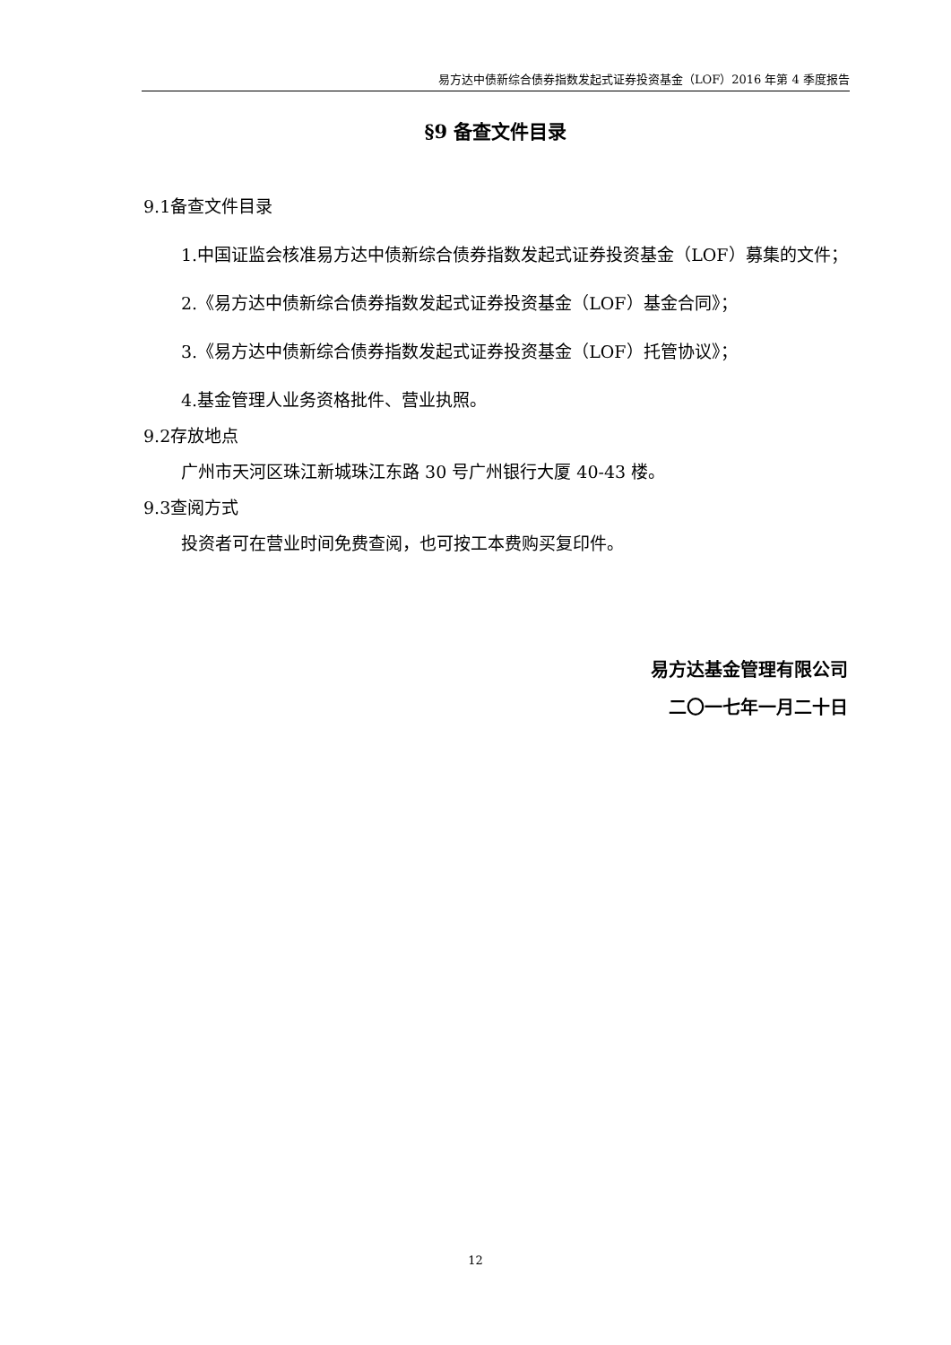易方达中债新综合债券指数发起式证券投资基金（LOF）2016 年第 4 季度报告
§9 备查文件目录
9.1备查文件目录
1.中国证监会核准易方达中债新综合债券指数发起式证券投资基金（LOF）募集的文件；
2.《易方达中债新综合债券指数发起式证券投资基金（LOF）基金合同》；
3.《易方达中债新综合债券指数发起式证券投资基金（LOF）托管协议》；
4.基金管理人业务资格批件、营业执照。
9.2存放地点
广州市天河区珠江新城珠江东路 30 号广州银行大厦 40-43 楼。
9.3查阅方式
投资者可在营业时间免费查阅，也可按工本费购买复印件。
易方达基金管理有限公司
二〇一七年一月二十日
12